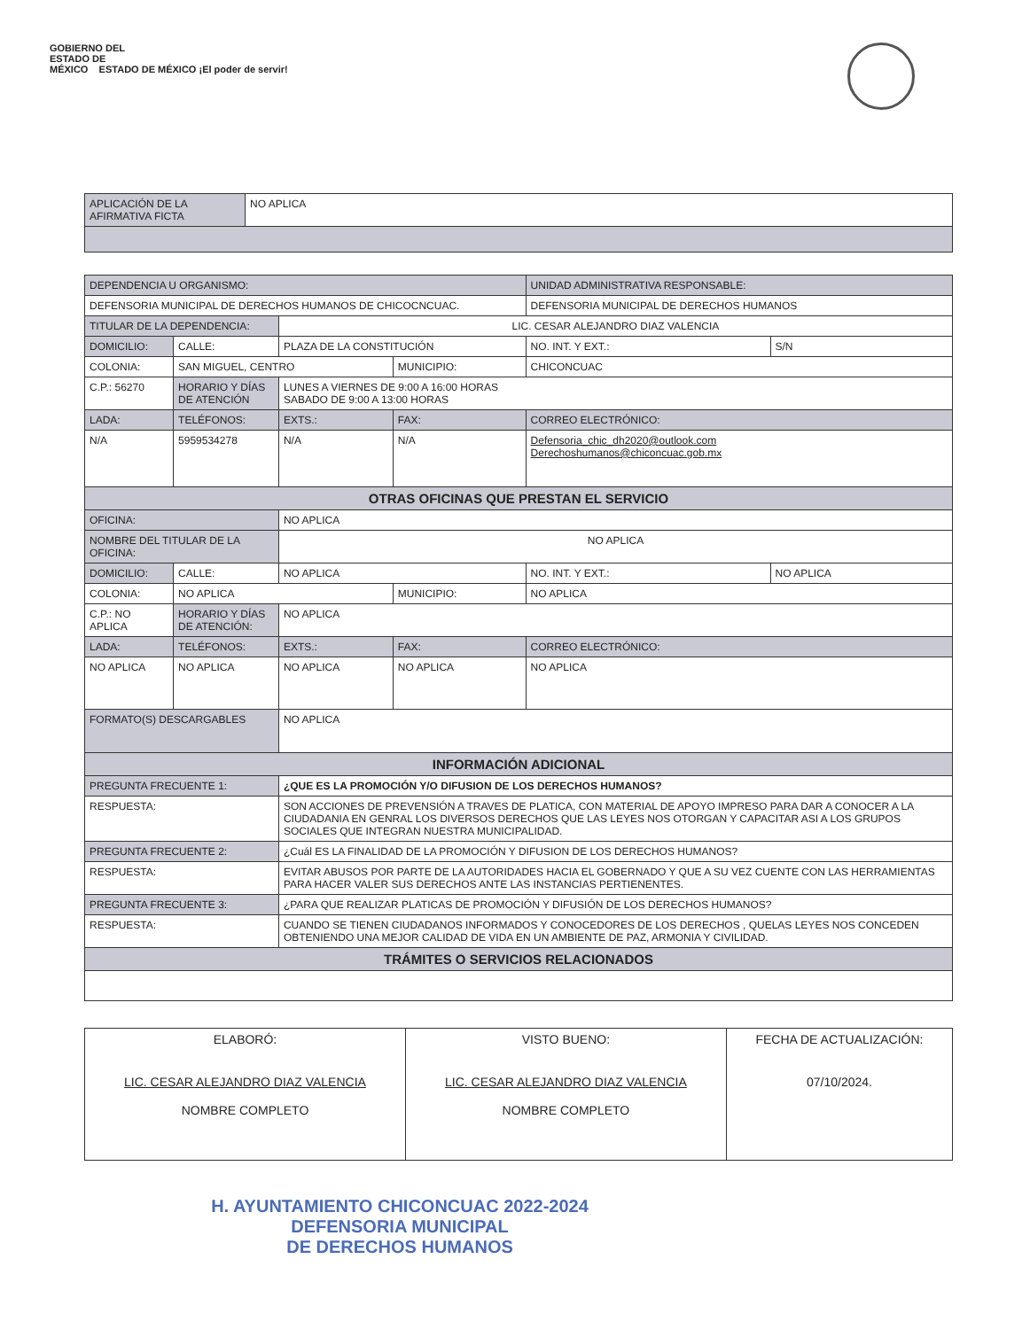GOBIERNO DEL
ESTADO DE
MÉXICO ESTADO DE MÉXICO ¡El poder de servir!
| APLICACIÓN DE LA AFIRMATIVA FICTA | NO APLICA |
| DEPENDENCIA U ORGANISMO: | | | | | UNIDAD ADMINISTRATIVA RESPONSABLE: | | |
| DEFENSORIA MUNICIPAL DE DERECHOS HUMANOS DE CHICOCNCUAC. | | | | | DEFENSORIA MUNICIPAL DE DERECHOS HUMANOS | | |
| TITULAR DE LA DEPENDENCIA: | | LIC. CESAR ALEJANDRO DIAZ VALENCIA | | | | | |
| DOMICILIO: | CALLE: | PLAZA DE LA CONSTITUCIÓN | | | | NO. INT. Y EXT.: | S/N |
| COLONIA: | SAN MIGUEL, CENTRO | | | MUNICIPIO: | CHICONCUAC | | |
| C.P.: 56270 | HORARIO Y DÍAS DE ATENCIÓN | | LUNES A VIERNES DE 9:00 A 16:00 HORAS SABADO DE 9:00 A 13:00 HORAS | | | | |
| LADA: | TELÉFONOS: | | EXTS.: | FAX: | | CORREO ELECTRÓNICO: | |
| N/A | 5959534278 | | N/A | N/A | | Defensoria_chic_dh2020@outlook.com Derechoshumanos@chiconcuac.gob.mx | |
| OTRAS OFICINAS QUE PRESTAN EL SERVICIO | | | | | | | |
| OFICINA: | | NO APLICA | | | | | |
| NOMBRE DEL TITULAR DE LA OFICINA: | | NO APLICA | | | | | |
| DOMICILIO: | CALLE: | NO APLICA | | | | NO. INT. Y EXT.: | NO APLICA |
| COLONIA: | NO APLICA | | | MUNICIPIO: | NO APLICA | | |
| C.P.: NO APLICA | HORARIO Y DÍAS DE ATENCIÓN: | | NO APLICA | | | | |
| LADA: | TELÉFONOS: | | EXTS.: | FAX: | | CORREO ELECTRÓNICO: | |
| NO APLICA | NO APLICA | | NO APLICA | NO APLICA | | NO APLICA | |
| FORMATO(S) DESCARGABLES | | NO APLICA | | | | | |
| INFORMACIÓN ADICIONAL | | | | | | | |
| PREGUNTA FRECUENTE 1: | | ¿QUE ES LA PROMOCIÓN Y/O DIFUSION DE LOS DERECHOS HUMANOS? | | | | | |
| RESPUESTA: | | SON ACCIONES DE PREVENSIÓN A TRAVES DE PLATICA, CON MATERIAL DE APOYO IMPRESO PARA DAR A CONOCER A LA CIUDADANIA EN GENRAL LOS DIVERSOS DERECHOS QUE LAS LEYES NOS OTORGAN Y CAPACITAR ASI A LOS GRUPOS SOCIALES QUE INTEGRAN NUESTRA MUNICIPALIDAD. | | | | | |
| PREGUNTA FRECUENTE 2: | | ¿Cuál ES LA FINALIDAD DE LA PROMOCIÓN Y DIFUSION DE LOS DERECHOS HUMANOS? | | | | | |
| RESPUESTA: | | EVITAR ABUSOS POR PARTE DE LA AUTORIDADES HACIA EL GOBERNADO Y QUE A SU VEZ CUENTE CON LAS HERRAMIENTAS PARA HACER VALER SUS DERECHOS ANTE LAS INSTANCIAS PERTIENENTES. | | | | | |
| PREGUNTA FRECUENTE 3: | | ¿PARA QUE REALIZAR PLATICAS DE PROMOCIÓN Y DIFUSIÓN DE LOS DERECHOS HUMANOS? | | | | | |
| RESPUESTA: | | CUANDO SE TIENEN CIUDADANOS INFORMADOS Y CONOCEDORES DE LOS DERECHOS , QUELAS LEYES NOS CONCEDEN OBTENIENDO UNA MEJOR CALIDAD DE VIDA EN UN AMBIENTE DE PAZ, ARMONIA Y CIVILIDAD. | | | | | |
| TRÁMITES O SERVICIOS RELACIONADOS | | | | | | | |
| ELABORÓ: LIC. CESAR ALEJANDRO DIAZ VALENCIA NOMBRE COMPLETO | VISTO BUENO: LIC. CESAR ALEJANDRO DIAZ VALENCIA NOMBRE COMPLETO | FECHA DE ACTUALIZACIÓN: 07/10/2024. |
H. AYUNTAMIENTO CHICONCUAC 2022-2024
DEFENSORIA MUNICIPAL
DE DERECHOS HUMANOS